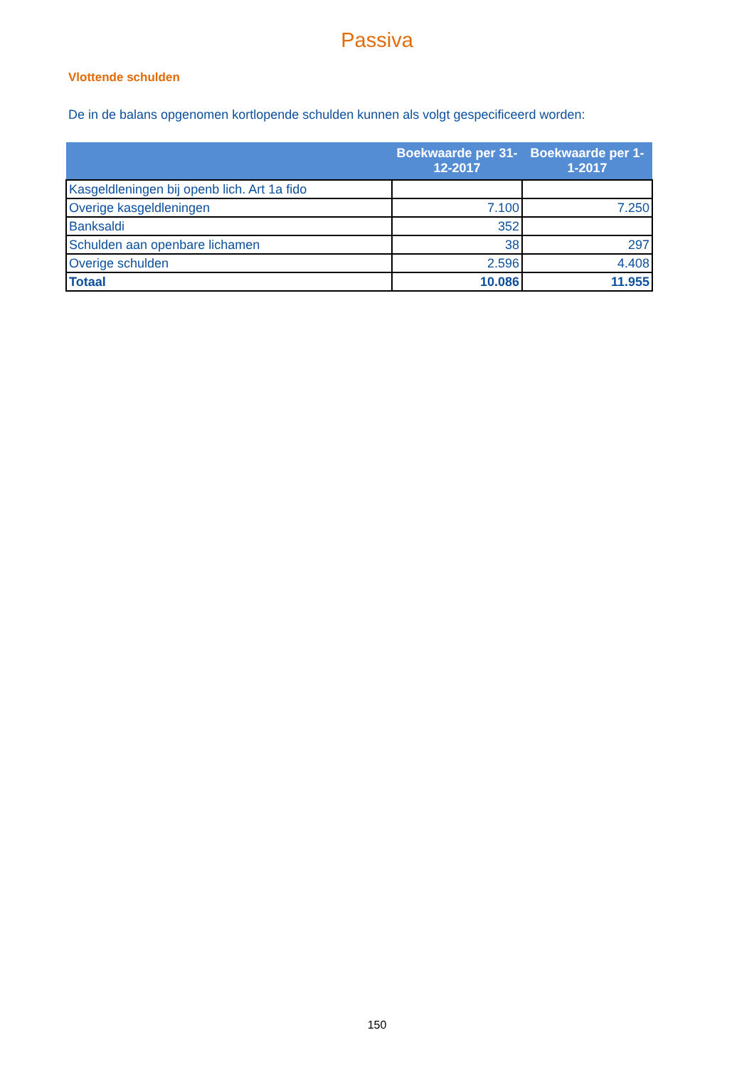Passiva
Vlottende schulden
De in de balans opgenomen kortlopende schulden kunnen als volgt gespecificeerd worden:
| | Boekwaarde per 31-12-2017 | Boekwaarde per 1-1-2017 |
| --- | --- | --- |
| Kasgeldleningen bij openb lich. Art 1a fido | | |
| Overige kasgeldleningen | 7.100 | 7.250 |
| Banksaldi | 352 | |
| Schulden aan openbare lichamen | 38 | 297 |
| Overige schulden | 2.596 | 4.408 |
| Totaal | 10.086 | 11.955 |
150